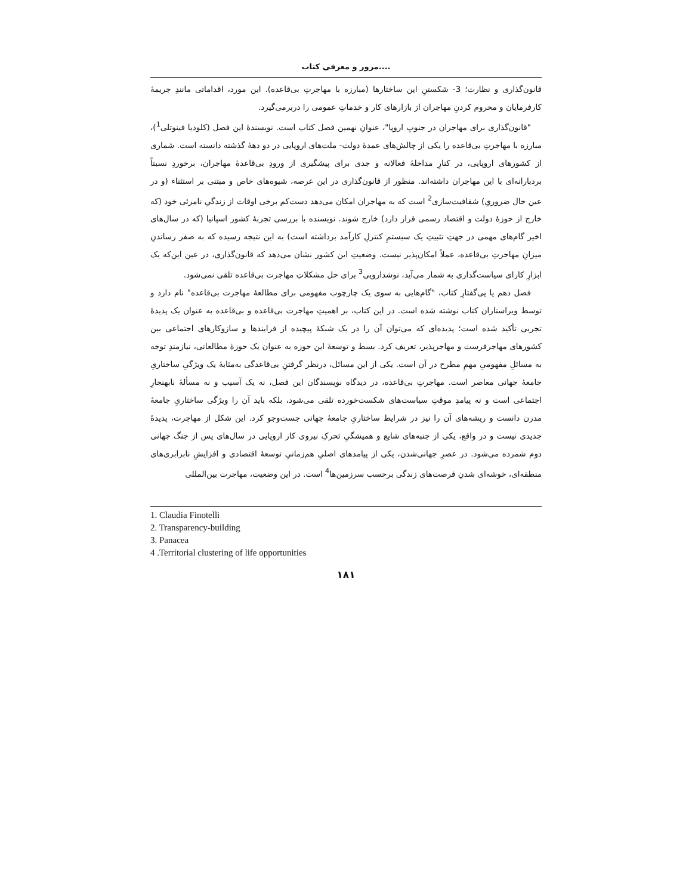مرور و معرفی کتاب....
قانون‌گذاری و نظارت؛ 3- شکستنِ این ساختارها (مبارزه با مهاجرتِ بی‌قاعده). این مورد، اقداماتی مانندِ جریمۀ کارفرمایان و محروم کردنِ مهاجران از بازارهای کار و خدماتِ عمومی را دربرمی‌گیرد.
"قانون‌گذاری برای مهاجران در جنوبِ اروپا"، عنوانِ نهمین فصل کتاب است. نویسندۀ این فصل (کلودیا فینوتلی<sup>1</sup>)، مبارزه با مهاجرتِ بی‌قاعده را یکی از چالش‌های عمدۀ دولت- ملت‌های اروپایی در دو دهۀ گذشته دانسته است. شماری از کشورهای اروپایی، در کنارِ مداخلۀ فعالانه و جدی برای پیشگیری از ورودِ بی‌قاعدۀ مهاجران، برخوردِ نسبتاً بردبارانه‌ای با این مهاجران داشته‌اند. منظور از قانون‌گذاری در این عرصه، شیوه‌های خاص و مبتنی بر استثناء (و در عین حال ضروریِ) شفافیت‌سازی<sup>2</sup> است که به مهاجران امکان می‌دهد دست‌کم برخی اوقات از زندگیِ نامرئی خود (که خارج از حوزۀ دولت و اقتصاد رسمی قرار دارد) خارج شوند. نویسنده با بررسی تجربۀ کشور اسپانیا (که در سال‌های اخیر گام‌های مهمی در جهتِ تثبیتِ یک سیستمِ کنترلِ کارآمد برداشته است) به این نتیجه رسیده که به صفر رساندنِ میزانِ مهاجرتِ بی‌قاعده، عملاً امکان‌پذیر نیست. وضعیتِ این کشور نشان می‌دهد که قانون‌گذاری، در عین این‌که یک ابزارِ کارای سیاست‌گذاری به شمار می‌آید، نوشدارویی<sup>3</sup> برای حل مشکلاتِ مهاجرت بی‌قاعده تلقی نمی‌شود.
فصل دهم یا پی‌گفتارِ کتاب، "گام‌هایی به سوی یک چارچوب مفهومی برای مطالعۀ مهاجرت بی‌قاعده" نام دارد و توسط ویراستاران کتاب نوشته شده است. در این کتاب، بر اهمیتِ مهاجرت بی‌قاعده و بی‌قاعده به عنوان یک پدیدۀ تجربی تأکید شده است؛ پدیده‌ای که می‌توان آن را در یک شبکۀ پیچیده از فرایندها و سازوکارهای اجتماعی بین کشورهای مهاجرفرست و مهاجرپذیر، تعریف کرد. بسط و توسعۀ این حوزه به عنوان یک حوزۀ مطالعاتی، نیازمندِ توجه به مسائلِ مفهومیِ مهمِ مطرح در آن است. یکی از این مسائل، درنظر گرفتنِ بی‌قاعدگی به‌مثابۀ یک ویژگیِ ساختاریِ جامعۀ جهانی معاصر است. مهاجرتِ بی‌قاعده، در دیدگاه نویسندگان این فصل، نه یک آسیب و نه مسألۀ نابهنجارِ اجتماعی است و نه پیامدِ موقتِ سیاست‌های شکست‌خورده تلقی می‌شود، بلکه باید آن را ویژگی ساختاریِ جامعۀ مدرن دانست و ریشه‌های آن را نیز در شرایط ساختاریِ جامعۀ جهانی جست‌وجو کرد. این شکل از مهاجرت، پدیدۀ جدیدی نیست و در واقع، یکی از جنبه‌های شایع و همیشگیِ تحرکِ نیروی کار اروپایی در سال‌های پس از جنگ جهانی دوم شمرده می‌شود. در عصرِ جهانی‌شدن، یکی از پیامدهای اصلیِ هم‌زمانیِ توسعۀ اقتصادی و افزایشِ نابرابری‌های منطقه‌ای، خوشه‌ای شدنِ فرصت‌های زندگی برحسب سرزمین‌ها<sup>4</sup> است. در این وضعیت، مهاجرت بین‌المللی
1. Claudia Finotelli
2. Transparency-building
3. Panacea
4 .Territorial clustering of life opportunities
۱۸۱